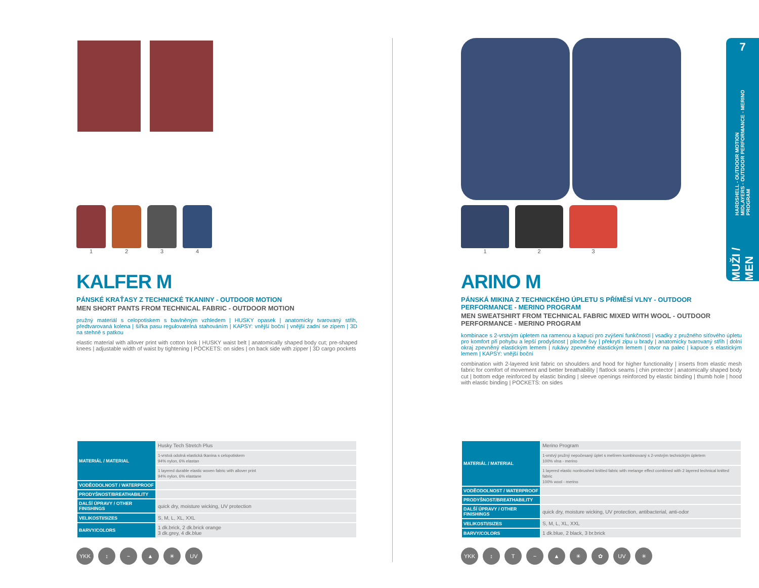1 2 3 4
KALFER M
PÁNSKÉ KRAŤASY Z TECHNICKÉ TKANINY - OUTDOOR MOTION
MEN SHORT PANTS FROM TECHNICAL FABRIC - OUTDOOR MOTION
pružný materiál s celopotiskem s bavlněným vzhledem | HUSKY opasek | anatomicky tvarovaný střih, předtvarovaná kolena | šířka pasu regulovatelná stahováním | KAPSY: vnější boční | vnější zadní se zipem | 3D na stehně s patkou
elastic material with allover print with cotton look | HUSKY waist belt | anatomically shaped body cut; pre-shaped knees | adjustable width of waist by tightening | POCKETS: on sides | on back side with zipper | 3D cargo pockets
| MATERIÁL / MATERIAL | Husky Tech Stretch Plus |
| | 1-vrstvá odolná elastická tkanina s celopotiskem 94% nylon, 6% elastan |
| | 1 layered durable elastic woven fabric with allover print 94% nylon, 6% elastane |
| VODĚODOLNOST / WATERPROOF | |
| PRODYŠNOST/BREATHABILITY | |
| DALŠÍ ÚPRAVY / OTHER FINISHINGS | quick dry, moisture wicking, UV protection |
| VELIKOSTI/SIZES | S, M, L, XL, XXL |
| BARVY/COLORS | 1 dk.brick, 2 dk.brick orange 3 dk.grey, 4 dk.blue |
YKK ↕ ~ ▲ ☀ UV
1 2 3
ARINO M
PÁNSKÁ MIKINA Z TECHNICKÉHO ÚPLETU S PŘÍMĚSÍ VLNY - OUTDOOR PERFORMANCE - MERINO PROGRAM
MEN SWEATSHIRT FROM TECHNICAL FABRIC MIXED WITH WOOL - OUTDOOR PERFORMANCE - MERINO PROGRAM
kombinace s 2-vrstvým úpletem na ramenou a kapuci pro zvýšení funkčnosti | vsadky z pružného síťového úpletu pro komfort při pohybu a lepší prodyšnost | ploché švy | překrytí zipu u brady | anatomicky tvarovaný střih | dolní okraj zpevněný elastickým lemem | rukávy zpevněné elastickým lemem | otvor na palec | kapuce s elastickým lemem | KAPSY: vnější boční
combination with 2-layered knit fabric on shoulders and hood for higher functionality | inserts from elastic mesh fabric for comfort of movement and better breathability | flatlock seams | chin protector | anatomically shaped body cut | bottom edge reinforced by elastic binding | sleeve openings reinforced by elastic binding | thumb hole | hood with elastic binding | POCKETS: on sides
| MATERIÁL / MATERIAL | Merino Program |
| | 1-vrstvý pružný nepočesaný úplet s melírem kombinovaný s 2-vrstvým technickým úpletem 100% vlna - merino |
| | 1 layered elastic nonbrushed knitted fabric with melange effect combined with 2 layered technical knitted fabric 100% wool - merino |
| VODĚODOLNOST / WATERPROOF | |
| PRODYŠNOST/BREATHABILITY | |
| DALŠÍ ÚPRAVY / OTHER FINISHINGS | quick dry, moisture wicking, UV protection, antibacterial, anti-odor |
| VELIKOSTI/SIZES | S, M, L, XL, XXL |
| BARVY/COLORS | 1 dk.blue, 2 black, 3 br.brick |
YKK ↕ T ~ ▲ ☀ ✿ UV ✳
7
HARDSHELL - OUTDOOR MOTION
MIDLAYERS - OUTDOOR PERFORMANCE - MERINO PROGRAM
MUŽI / MEN